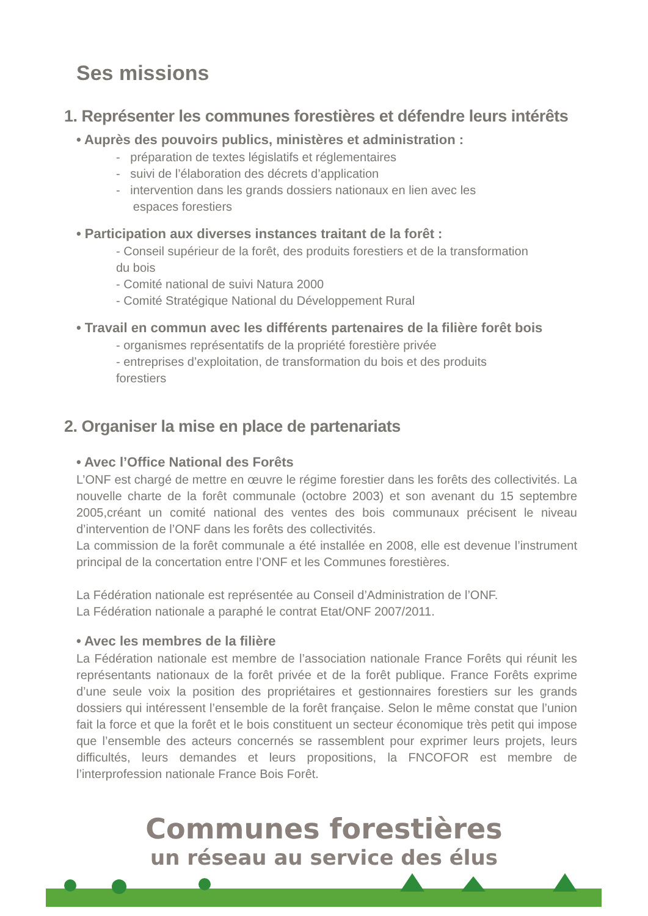Ses missions
1. Représenter les communes forestières et défendre leurs intérêts
• Auprès des pouvoirs publics, ministères et administration :
- préparation de textes législatifs et réglementaires
- suivi de l’élaboration des décrets d’application
- intervention dans les grands dossiers nationaux en lien avec les
espaces forestiers
• Participation aux diverses instances traitant de la forêt :
- Conseil supérieur de la forêt, des produits forestiers et de la transformation
du bois
- Comité national de suivi Natura 2000
- Comité Stratégique National du Développement Rural
• Travail en commun avec les différents partenaires de la filière forêt bois
- organismes représentatifs de la propriété forestière privée
- entreprises d’exploitation, de transformation du bois et des produits
forestiers
2. Organiser la mise en place de partenariats
• Avec l’Office National des Forêts
L’ONF est chargé de mettre en œuvre le régime forestier dans les forêts des collectivités. La nouvelle charte de la forêt communale (octobre 2003) et son avenant du 15 septembre 2005,créant un comité national des ventes des bois communaux précisent le niveau d’intervention de l’ONF dans les forêts des collectivités.
La commission de la forêt communale a été installée en 2008, elle est devenue l’instrument principal de la concertation entre l’ONF et les Communes forestières.
La Fédération nationale est représentée au Conseil d’Administration de l’ONF.
La Fédération nationale a paraphé le contrat Etat/ONF 2007/2011.
• Avec les membres de la filière
La Fédération nationale est membre de l’association nationale France Forêts qui réunit les représentants nationaux de la forêt privée et de la forêt publique. France Forêts exprime d’une seule voix la position des propriétaires et gestionnaires forestiers sur les grands dossiers qui intéressent l’ensemble de la forêt française. Selon le même constat que l’union fait la force et que la forêt et le bois constituent un secteur économique très petit qui impose que l’ensemble des acteurs concernés se rassemblent pour exprimer leurs projets, leurs difficultés, leurs demandes et leurs propositions, la FNCOFOR est membre de l’interprofession nationale France Bois Forêt.
Communes forestières
un réseau au service des élus